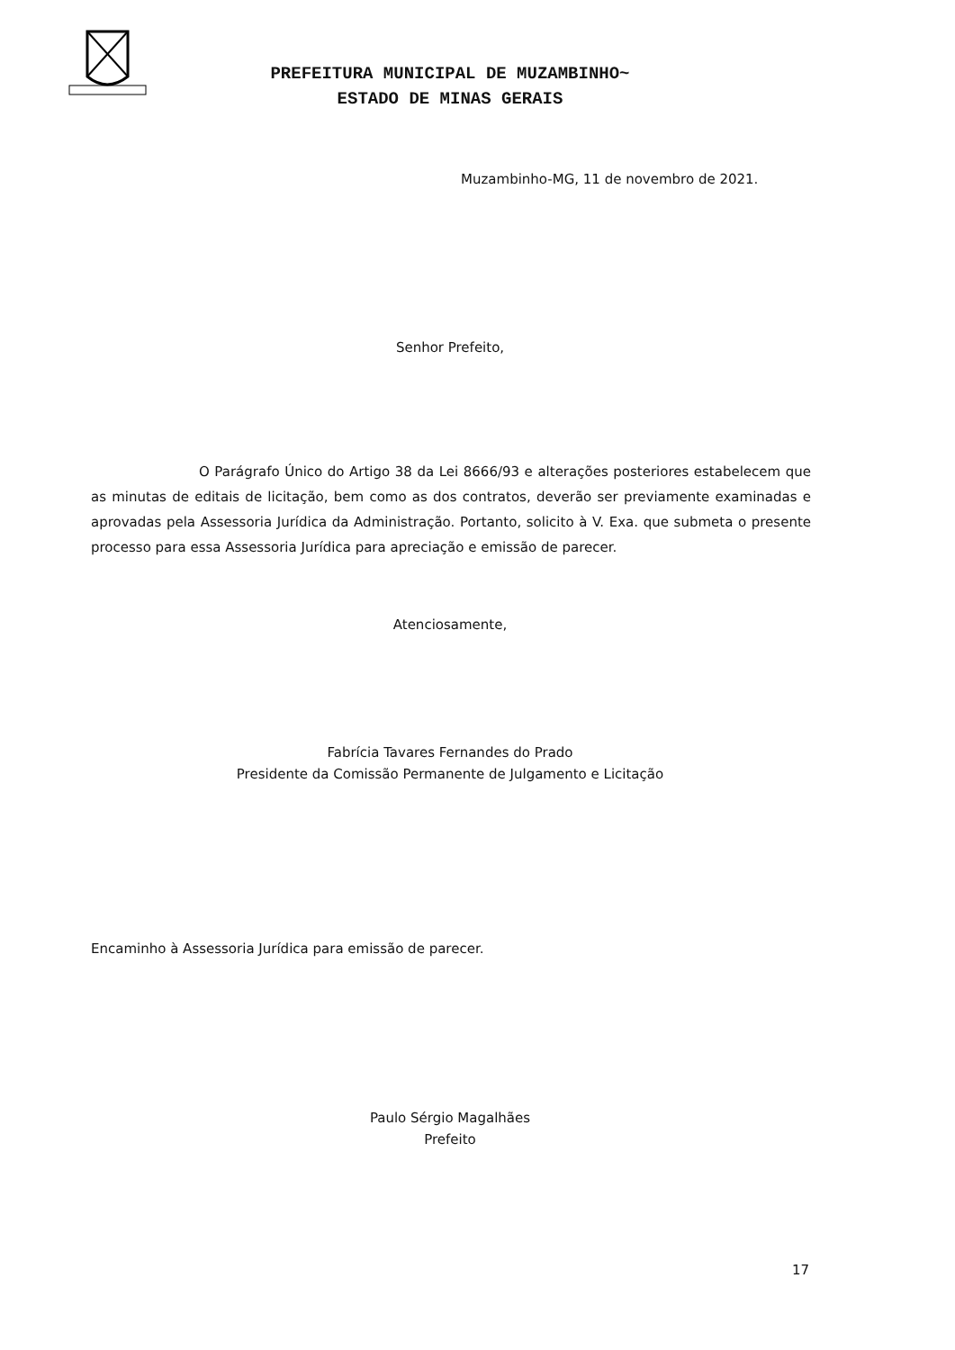PREFEITURA MUNICIPAL DE MUZAMBINHO~
ESTADO DE MINAS GERAIS
Muzambinho-MG, 11 de novembro de 2021.
Senhor Prefeito,
O Parágrafo Único do Artigo 38 da Lei 8666/93 e alterações posteriores estabelecem que as minutas de editais de licitação, bem como as dos contratos, deverão ser previamente examinadas e aprovadas pela Assessoria Jurídica da Administração. Portanto, solicito à V. Exa. que submeta o presente processo para essa Assessoria Jurídica para apreciação e emissão de parecer.
Atenciosamente,
Fabrícia Tavares Fernandes do Prado
Presidente da Comissão Permanente de Julgamento e Licitação
Encaminho à Assessoria Jurídica para emissão de parecer.
Paulo Sérgio Magalhães
Prefeito
17